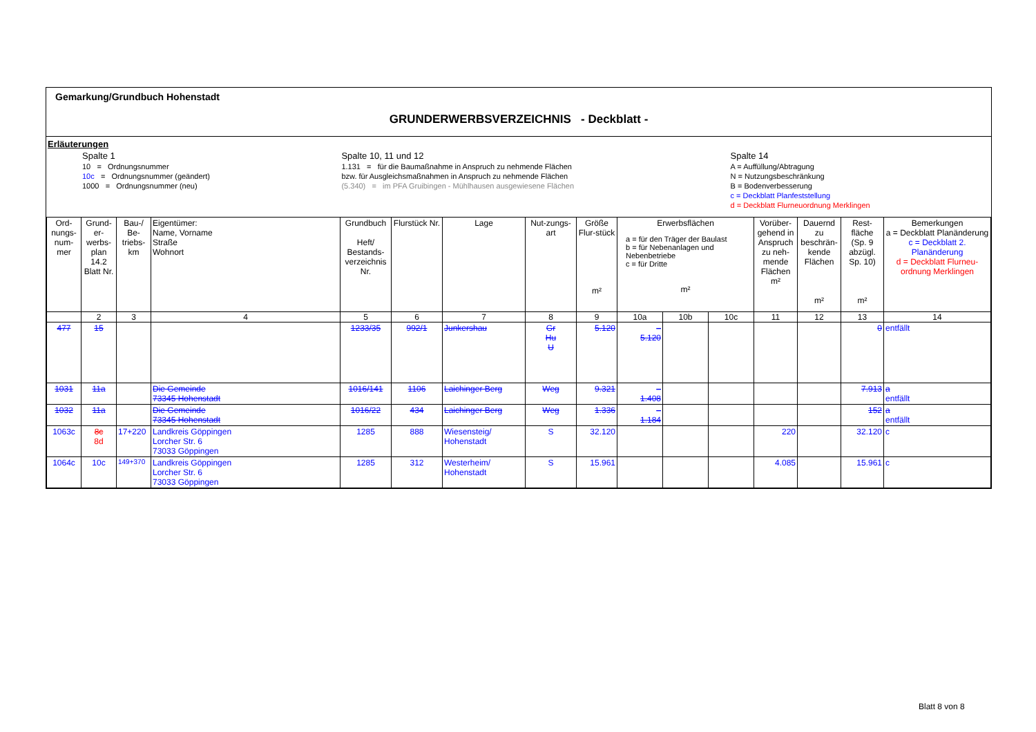Gemarkung/Grundbuch Hohenstadt
GRUNDERWERBSVERZEICHNIS - Deckblatt -
Erläuterungen
Spalte 1
10 = Ordnungsnummer
10c = Ordnungsnummer (geändert)
1000 = Ordnungsnummer (neu)
Spalte 10, 11 und 12
1.131 = für die Baumaßnahme in Anspruch zu nehmende Flächen
bzw. für Ausgleichsmaßnahmen in Anspruch zu nehmende Flächen
(5.340) = im PFA Gruibingen - Mühlhausen ausgewiesene Flächen
Spalte 14
A = Auffüllung/Abtragung
N = Nutzungsbeschränkung
B = Bodenverbesserung
c = Deckblatt Planfeststellung
d = Deckblatt Flurneuordnung Merklingen
| Ord-nungs-num-mer | Grund-er-werbs-plan 14.2 Blatt Nr. | Bau-/ Be-triebs-km | Eigentümer: Name, Vorname Straße Wohnort | Grundbuch Heft/ Bestands-verzeichnis Nr. | Flurstück Nr. | Lage | Nut-zungs-art | Größe Flur-stück m² | Erwerbsflächen a = für den Träger der Baulast b = für Nebenanlagen und Nebenbetriebe c = für Dritte m² | | | Vorüber-gehend in Anspruch zu neh-mende Flächen m² | Dauernd zu beschrän-kende Flächen m² | Rest-fläche (Sp. 9 abzügl. Sp. 10) m² | Bemerkungen a = Deckblatt Planänderung c = Deckblatt 2. Planänderung d = Deckblatt Flurneu-ordnung Merklingen |
| --- | --- | --- | --- | --- | --- | --- | --- | --- | --- | --- | --- | --- | --- | --- | --- |
| | 2 | 3 | 4 | 5 | 6 | 7 | 8 | 9 | 10a | 10b | 10c | 11 | 12 | 13 | 14 |
| 477 | 15 | | | 1233/35 | 992/1 | Junkershau | Gr Hu U | 5.120 | – 5.120 | | | | | 0 | entfällt |
| 1031 | 11a | | Die Gemeinde 73345 Hohenstadt | 1016/141 | 1106 | Laichinger Berg | Weg | 9.321 | – 1.408 | | | | | 7.913 | a entfällt |
| 1032 | 11a | | Die Gemeinde 73345 Hohenstadt | 1016/22 | 434 | Laichinger Berg | Weg | 1.336 | – 1.184 | | | | | 152 | a entfällt |
| 1063c | 8c 8d | 17+220 | Landkreis Göppingen Lorcher Str. 6 73033 Göppingen | 1285 | 888 | Wiesensteig/ Hohenstadt | S | 32.120 | | | | 220 | | 32.120 | c |
| 1064c | 10c | 149+370 | Landkreis Göppingen Lorcher Str. 6 73033 Göppingen | 1285 | 312 | Westerheim/ Hohenstadt | S | 15.961 | | | | 4.085 | | 15.961 | c |
Blatt 8 von 8